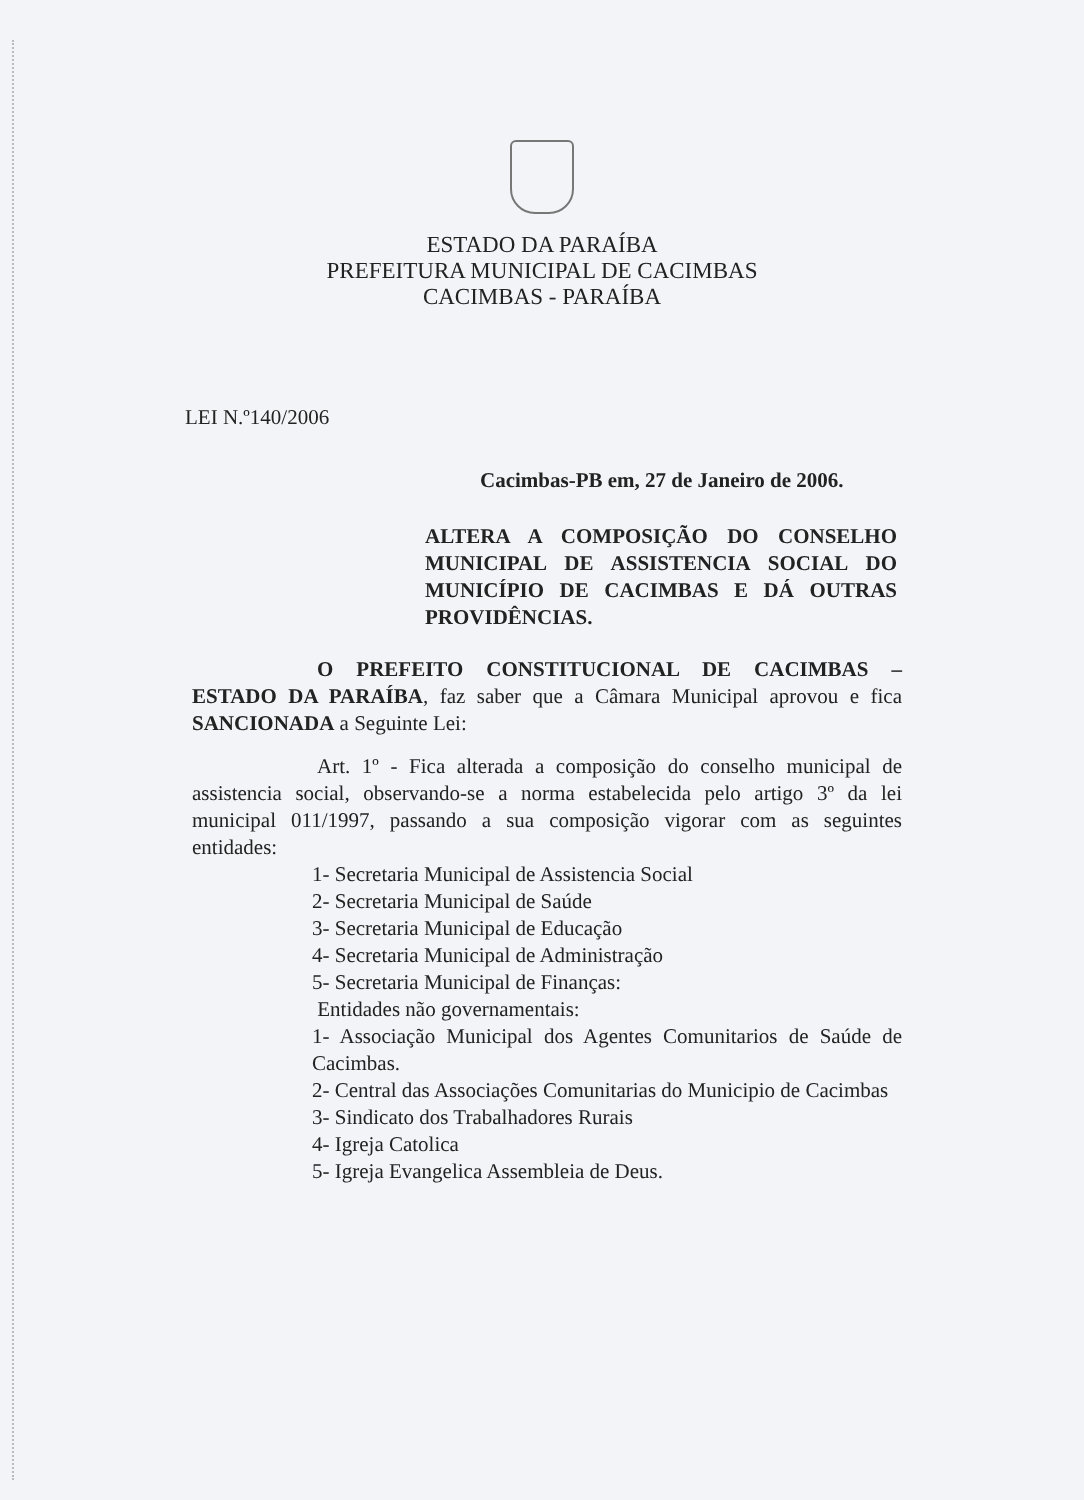ESTADO DA PARAÍBA
PREFEITURA MUNICIPAL DE CACIMBAS
CACIMBAS - PARAÍBA
LEI N.º140/2006
Cacimbas-PB em, 27 de Janeiro de 2006.
ALTERA A COMPOSIÇÃO DO CONSELHO MUNICIPAL DE ASSISTENCIA SOCIAL DO MUNICÍPIO DE CACIMBAS E DÁ OUTRAS PROVIDÊNCIAS.
O PREFEITO CONSTITUCIONAL DE CACIMBAS – ESTADO DA PARAÍBA, faz saber que a Câmara Municipal aprovou e fica SANCIONADA a Seguinte Lei:
Art. 1º - Fica alterada a composição do conselho municipal de assistencia social, observando-se a norma estabelecida pelo artigo 3º da lei municipal 011/1997, passando a sua composição vigorar com as seguintes entidades:
1- Secretaria Municipal de Assistencia Social
2- Secretaria Municipal de Saúde
3- Secretaria Municipal de Educação
4- Secretaria Municipal de Administração
5- Secretaria Municipal de Finanças:
Entidades não governamentais:
1- Associação Municipal dos Agentes Comunitarios de Saúde de Cacimbas.
2- Central das Associações Comunitarias do Municipio de Cacimbas
3- Sindicato dos Trabalhadores Rurais
4- Igreja Catolica
5- Igreja Evangelica Assembleia de Deus.